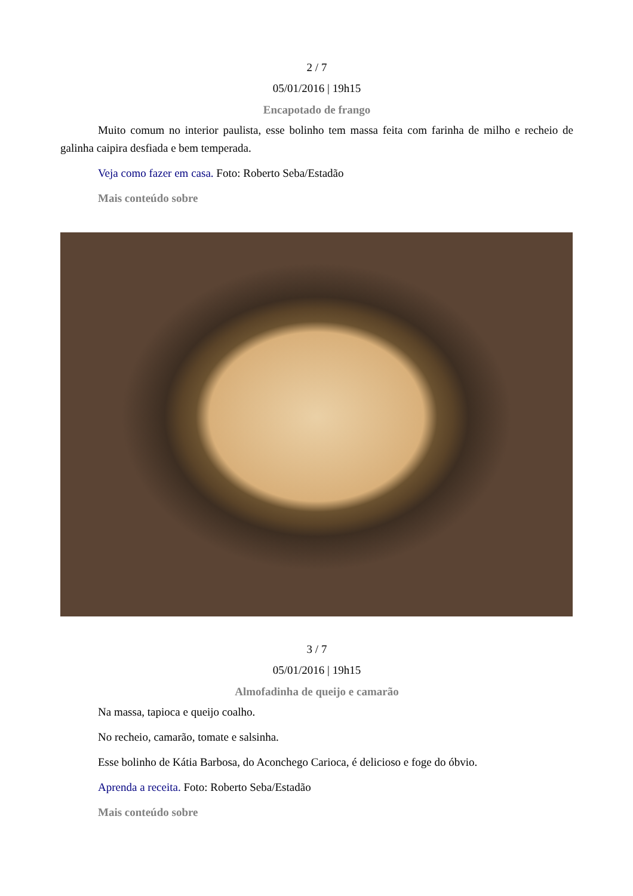2 / 7
05/01/2016 | 19h15
Encapotado de frango
Muito comum no interior paulista, esse bolinho tem massa feita com farinha de milho e recheio de galinha caipira desfiada e bem temperada.
Veja como fazer em casa. Foto: Roberto Seba/Estadão
Mais conteúdo sobre
3 / 7
05/01/2016 | 19h15
Almofadinha de queijo e camarão
Na massa, tapioca e queijo coalho.
No recheio, camarão, tomate e salsinha.
Esse bolinho de Kátia Barbosa, do Aconchego Carioca, é delicioso e foge do óbvio.
Aprenda a receita. Foto: Roberto Seba/Estadão
Mais conteúdo sobre